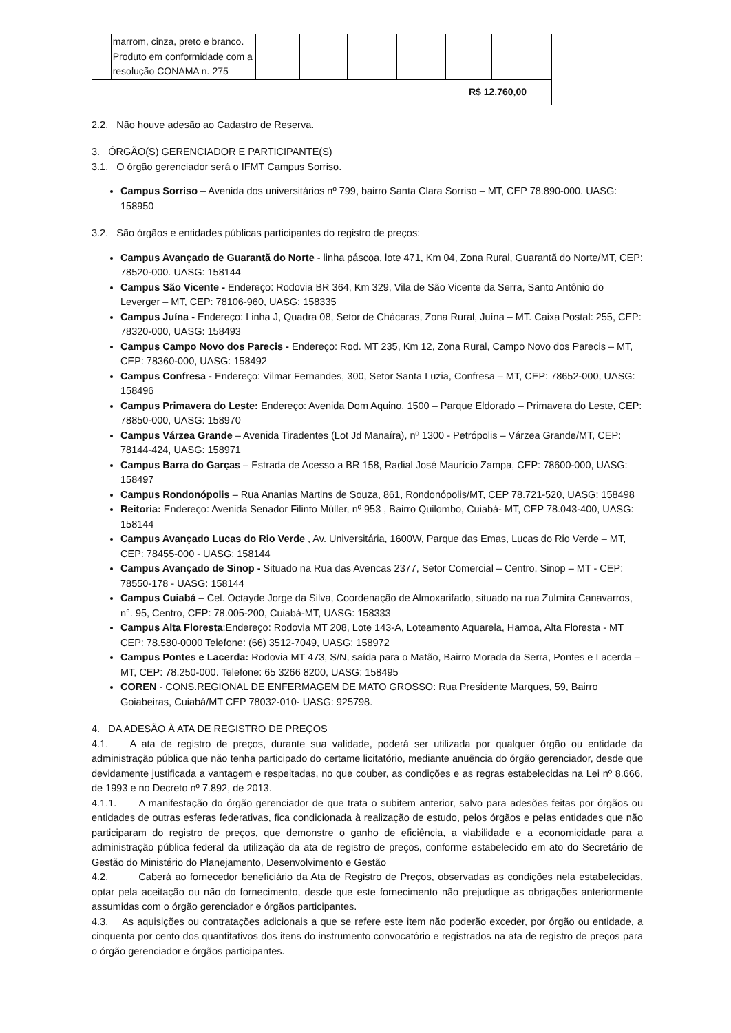| | marrom, cinza, preto e branco. Produto em conformidade com a resolução CONAMA n. 275 | | | | | | | | |
| R$ 12.760,00 | | | | | | | | | |
2.2. Não houve adesão ao Cadastro de Reserva.
3. ÓRGÃO(S) GERENCIADOR E PARTICIPANTE(S)
3.1. O órgão gerenciador será o IFMT Campus Sorriso.
Campus Sorriso – Avenida dos universitários nº 799, bairro Santa Clara Sorriso – MT, CEP 78.890-000. UASG: 158950
3.2. São órgãos e entidades públicas participantes do registro de preços:
Campus Avançado de Guarantã do Norte - linha páscoa, lote 471, Km 04, Zona Rural, Guarantã do Norte/MT, CEP: 78520-000. UASG: 158144
Campus São Vicente - Endereço: Rodovia BR 364, Km 329, Vila de São Vicente da Serra, Santo Antônio do Leverger – MT, CEP: 78106-960, UASG: 158335
Campus Juína - Endereço: Linha J, Quadra 08, Setor de Chácaras, Zona Rural, Juína – MT. Caixa Postal: 255, CEP: 78320-000, UASG: 158493
Campus Campo Novo dos Parecis - Endereço: Rod. MT 235, Km 12, Zona Rural, Campo Novo dos Parecis – MT, CEP: 78360-000, UASG: 158492
Campus Confresa - Endereço: Vilmar Fernandes, 300, Setor Santa Luzia, Confresa – MT, CEP: 78652-000, UASG: 158496
Campus Primavera do Leste: Endereço: Avenida Dom Aquino, 1500 – Parque Eldorado – Primavera do Leste, CEP: 78850-000, UASG: 158970
Campus Várzea Grande – Avenida Tiradentes (Lot Jd Manaíra), nº 1300 - Petrópolis – Várzea Grande/MT, CEP: 78144-424, UASG: 158971
Campus Barra do Garças – Estrada de Acesso a BR 158, Radial José Maurício Zampa, CEP: 78600-000, UASG: 158497
Campus Rondonópolis – Rua Ananias Martins de Souza, 861, Rondonópolis/MT, CEP 78.721-520, UASG: 158498
Reitoria: Endereço: Avenida Senador Filinto Müller, nº 953 , Bairro Quilombo, Cuiabá- MT, CEP 78.043-400, UASG: 158144
Campus Avançado Lucas do Rio Verde , Av. Universitária, 1600W, Parque das Emas, Lucas do Rio Verde – MT, CEP: 78455-000 - UASG: 158144
Campus Avançado de Sinop - Situado na Rua das Avencas 2377, Setor Comercial – Centro, Sinop – MT - CEP: 78550-178 - UASG: 158144
Campus Cuiabá – Cel. Octayde Jorge da Silva, Coordenação de Almoxarifado, situado na rua Zulmira Canavarros, n°. 95, Centro, CEP: 78.005-200, Cuiabá-MT, UASG: 158333
Campus Alta Floresta:Endereço: Rodovia MT 208, Lote 143-A, Loteamento Aquarela, Hamoa, Alta Floresta - MT CEP: 78.580-0000 Telefone: (66) 3512-7049, UASG: 158972
Campus Pontes e Lacerda: Rodovia MT 473, S/N, saída para o Matão, Bairro Morada da Serra, Pontes e Lacerda – MT, CEP: 78.250-000. Telefone: 65 3266 8200, UASG: 158495
COREN - CONS.REGIONAL DE ENFERMAGEM DE MATO GROSSO: Rua Presidente Marques, 59, Bairro Goiabeiras, Cuiabá/MT CEP 78032-010- UASG: 925798.
4. DA ADESÃO À ATA DE REGISTRO DE PREÇOS
4.1. A ata de registro de preços, durante sua validade, poderá ser utilizada por qualquer órgão ou entidade da administração pública que não tenha participado do certame licitatório, mediante anuência do órgão gerenciador, desde que devidamente justificada a vantagem e respeitadas, no que couber, as condições e as regras estabelecidas na Lei nº 8.666, de 1993 e no Decreto nº 7.892, de 2013.
4.1.1. A manifestação do órgão gerenciador de que trata o subitem anterior, salvo para adesões feitas por órgãos ou entidades de outras esferas federativas, fica condicionada à realização de estudo, pelos órgãos e pelas entidades que não participaram do registro de preços, que demonstre o ganho de eficiência, a viabilidade e a economicidade para a administração pública federal da utilização da ata de registro de preços, conforme estabelecido em ato do Secretário de Gestão do Ministério do Planejamento, Desenvolvimento e Gestão
4.2. Caberá ao fornecedor beneficiário da Ata de Registro de Preços, observadas as condições nela estabelecidas, optar pela aceitação ou não do fornecimento, desde que este fornecimento não prejudique as obrigações anteriormente assumidas com o órgão gerenciador e órgãos participantes.
4.3. As aquisições ou contratações adicionais a que se refere este item não poderão exceder, por órgão ou entidade, a cinquenta por cento dos quantitativos dos itens do instrumento convocatório e registrados na ata de registro de preços para o órgão gerenciador e órgãos participantes.